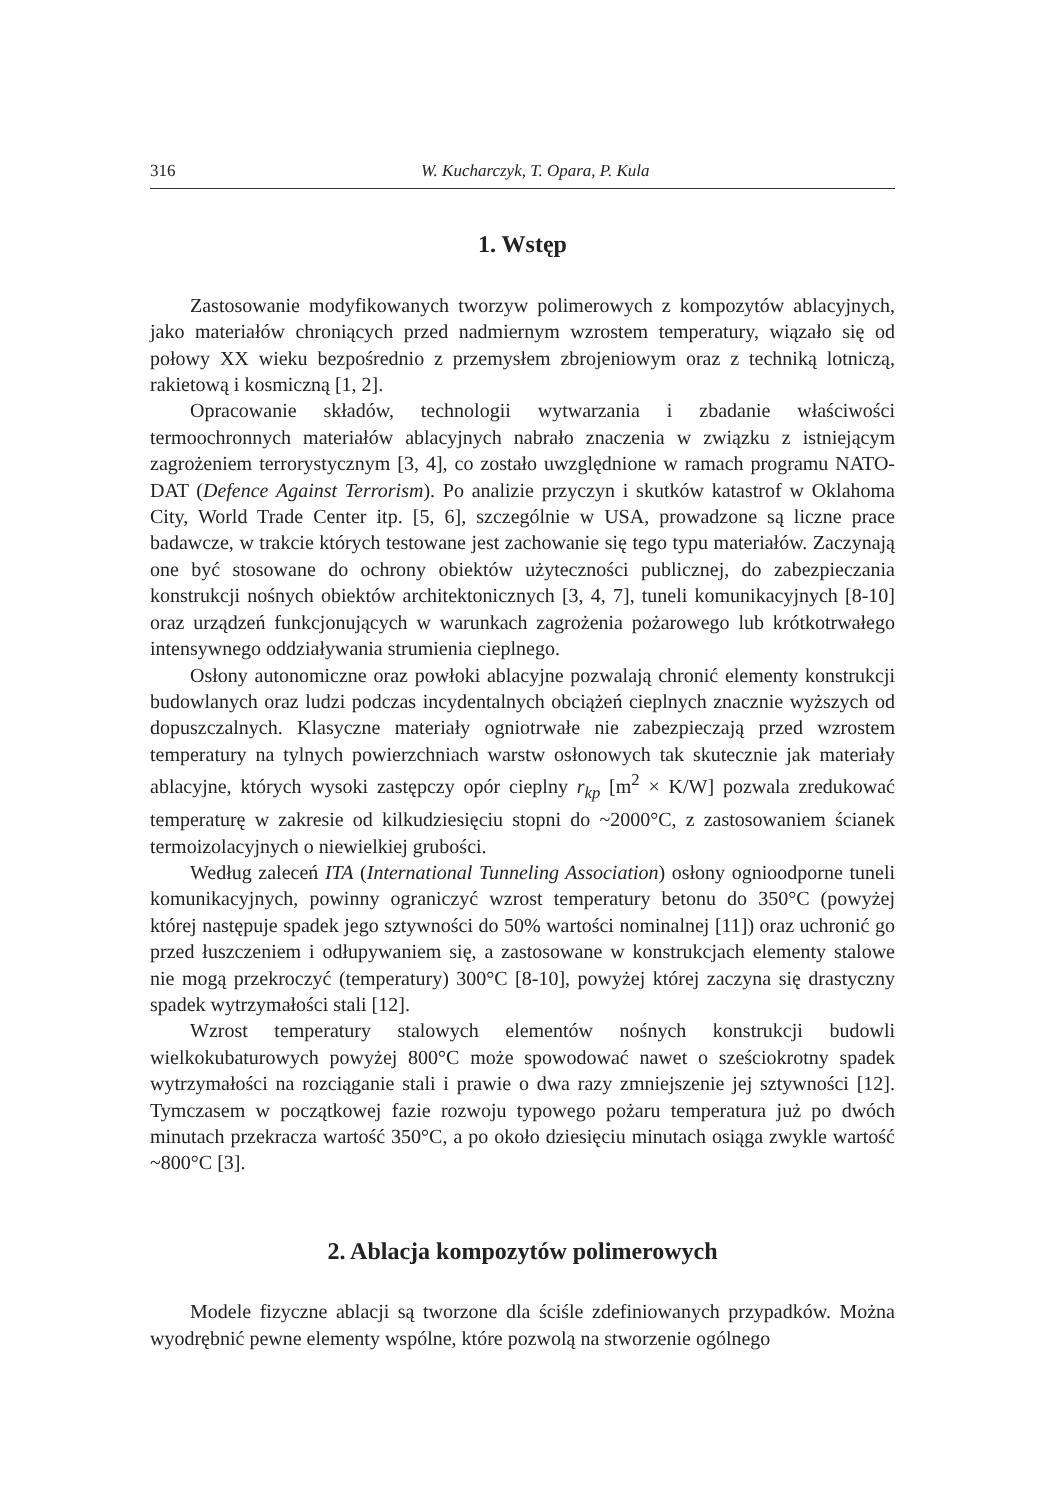316 W. Kucharczyk, T. Opara, P. Kula
1. Wstęp
Zastosowanie modyfikowanych tworzyw polimerowych z kompozytów ablacyjnych, jako materiałów chroniących przed nadmiernym wzrostem temperatury, wiązało się od połowy XX wieku bezpośrednio z przemysłem zbrojeniowym oraz z techniką lotniczą, rakietową i kosmiczną [1, 2].
Opracowanie składów, technologii wytwarzania i zbadanie właściwości termoochronnych materiałów ablacyjnych nabrało znaczenia w związku z istniejącym zagrożeniem terrorystycznym [3, 4], co zostało uwzględnione w ramach programu NATO-DAT (Defence Against Terrorism). Po analizie przyczyn i skutków katastrof w Oklahoma City, World Trade Center itp. [5, 6], szczególnie w USA, prowadzone są liczne prace badawcze, w trakcie których testowane jest zachowanie się tego typu materiałów. Zaczynają one być stosowane do ochrony obiektów użyteczności publicznej, do zabezpieczania konstrukcji nośnych obiektów architektonicznych [3, 4, 7], tuneli komunikacyjnych [8-10] oraz urządzeń funkcjonujących w warunkach zagrożenia pożarowego lub krótkotrwałego intensywnego oddziaływania strumienia cieplnego.
Osłony autonomiczne oraz powłoki ablacyjne pozwalają chronić elementy konstrukcji budowlanych oraz ludzi podczas incydentalnych obciążeń cieplnych znacznie wyższych od dopuszczalnych. Klasyczne materiały ogniotrwałe nie zabezpieczają przed wzrostem temperatury na tylnych powierzchniach warstw osłonowych tak skutecznie jak materiały ablacyjne, których wysoki zastępczy opór cieplny r<sub>kp</sub> [m<sup>2</sup> × K/W] pozwala zredukować temperaturę w zakresie od kilkudziesięciu stopni do ~2000°C, z zastosowaniem ścianek termoizolacyjnych o niewielkiej grubości.
Według zaleceń ITA (International Tunneling Association) osłony ognioodporne tuneli komunikacyjnych, powinny ograniczyć wzrost temperatury betonu do 350°C (powyżej której następuje spadek jego sztywności do 50% wartości nominalnej [11]) oraz uchronić go przed łuszczeniem i odłupywaniem się, a zastosowane w konstrukcjach elementy stalowe nie mogą przekroczyć (temperatury) 300°C [8-10], powyżej której zaczyna się drastyczny spadek wytrzymałości stali [12].
Wzrost temperatury stalowych elementów nośnych konstrukcji budowli wielkokubaturowych powyżej 800°C może spowodować nawet o sześciokrotny spadek wytrzymałości na rozciąganie stali i prawie o dwa razy zmniejszenie jej sztywności [12]. Tymczasem w początkowej fazie rozwoju typowego pożaru temperatura już po dwóch minutach przekracza wartość 350°C, a po około dziesięciu minutach osiąga zwykle wartość ~800°C [3].
2. Ablacja kompozytów polimerowych
Modele fizyczne ablacji są tworzone dla ściśle zdefiniowanych przypadków. Można wyodrębnić pewne elementy wspólne, które pozwolą na stworzenie ogólnego